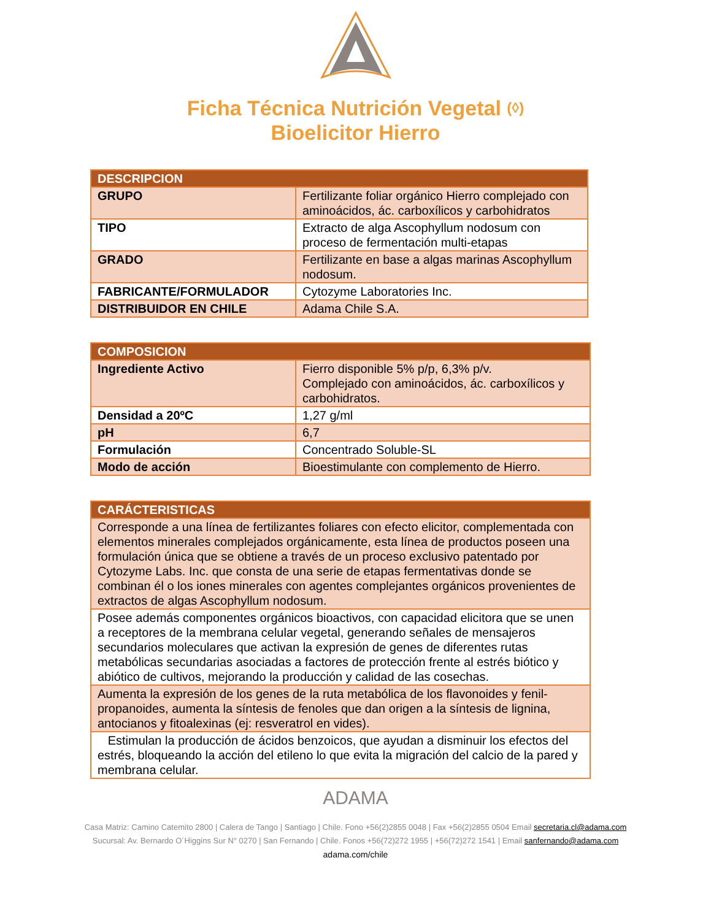Ficha Técnica Nutrición Vegetal (◊)
Bioelicitor Hierro
| DESCRIPCION | |
| --- | --- |
| GRUPO | Fertilizante foliar orgánico Hierro complejado con aminoácidos, ác. carboxílicos y carbohidratos |
| TIPO | Extracto de alga Ascophyllum nodosum con proceso de fermentación multi-etapas |
| GRADO | Fertilizante en base a algas marinas Ascophyllum nodosum. |
| FABRICANTE/FORMULADOR | Cytozyme Laboratories Inc. |
| DISTRIBUIDOR EN CHILE | Adama Chile S.A. |
| COMPOSICION | |
| --- | --- |
| Ingrediente Activo | Fierro disponible 5% p/p, 6,3% p/v. Complejado con aminoácidos, ác. carboxílicos y carbohidratos. |
| Densidad a 20ºC | 1,27 g/ml |
| pH | 6,7 |
| Formulación | Concentrado Soluble-SL |
| Modo de acción | Bioestimulante con complemento de Hierro. |
| CARÁCTERISTICAS |
| --- |
| Corresponde a una línea de fertilizantes foliares con efecto elicitor, complementada con elementos minerales complejados orgánicamente, esta línea de productos poseen una formulación única que se obtiene a través de un proceso exclusivo patentado por Cytozyme Labs. Inc. que consta de una serie de etapas fermentativas donde se combinan él o los iones minerales con agentes complejantes orgánicos provenientes de extractos de algas Ascophyllum nodosum. |
| Posee además componentes orgánicos bioactivos, con capacidad elicitora que se unen a receptores de la membrana celular vegetal, generando señales de mensajeros secundarios moleculares que activan la expresión de genes de diferentes rutas metabólicas secundarias asociadas a factores de protección frente al estrés biótico y abiótico de cultivos, mejorando la producción y calidad de las cosechas. |
| Aumenta la expresión de los genes de la ruta metabólica de los flavonoides y fenil-propanoides, aumenta la síntesis de fenoles que dan origen a la síntesis de lignina, antocianos y fitoalexinas (ej: resveratrol en vides). |
| Estimulan la producción de ácidos benzoicos, que ayudan a disminuir los efectos del estrés, bloqueando la acción del etileno lo que evita la migración del calcio de la pared y membrana celular. |
ADAMA
Casa Matriz: Camino Catemito 2800 | Calera de Tango | Santiago | Chile. Fono +56(2)2855 0048 | Fax +56(2)2855 0504 Email secretaria.cl@adama.com
Sucursal: Av. Bernardo O´Higgins Sur N° 0270 | San Fernando | Chile. Fonos +56(72)272 1955 | +56(72)272 1541 | Email sanfernando@adama.com
adama.com/chile